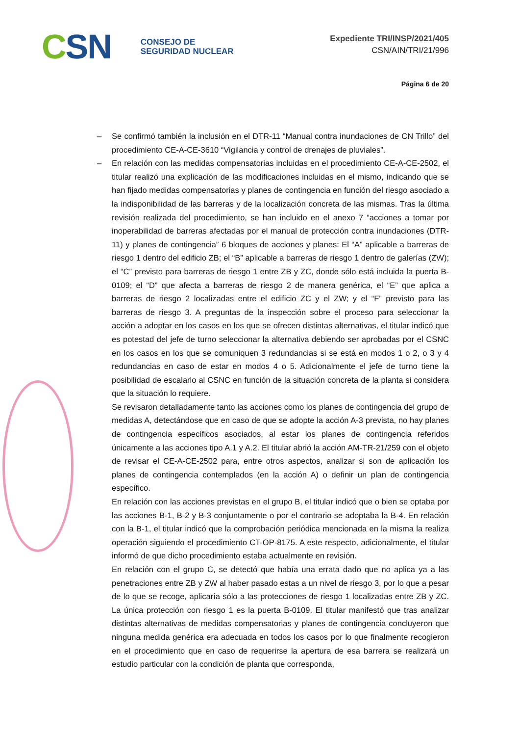CSN
CONSEJO DE
SEGURIDAD NUCLEAR
Expediente TRI/INSP/2021/405
CSN/AIN/TRI/21/996
Página 6 de 20
– Se confirmó también la inclusión en el DTR-11 “Manual contra inundaciones de CN Trillo” del procedimiento CE-A-CE-3610 “Vigilancia y control de drenajes de pluviales”.
– En relación con las medidas compensatorias incluidas en el procedimiento CE-A-CE-2502, el titular realizó una explicación de las modificaciones incluidas en el mismo, indicando que se han fijado medidas compensatorias y planes de contingencia en función del riesgo asociado a la indisponibilidad de las barreras y de la localización concreta de las mismas. Tras la última revisión realizada del procedimiento, se han incluido en el anexo 7 “acciones a tomar por inoperabilidad de barreras afectadas por el manual de protección contra inundaciones (DTR-11) y planes de contingencia” 6 bloques de acciones y planes: El “A” aplicable a barreras de riesgo 1 dentro del edificio ZB; el “B” aplicable a barreras de riesgo 1 dentro de galerías (ZW); el “C” previsto para barreras de riesgo 1 entre ZB y ZC, donde sólo está incluida la puerta B-0109; el “D” que afecta a barreras de riesgo 2 de manera genérica, el “E” que aplica a barreras de riesgo 2 localizadas entre el edificio ZC y el ZW; y el “F” previsto para las barreras de riesgo 3. A preguntas de la inspección sobre el proceso para seleccionar la acción a adoptar en los casos en los que se ofrecen distintas alternativas, el titular indicó que es potestad del jefe de turno seleccionar la alternativa debiendo ser aprobadas por el CSNC en los casos en los que se comuniquen 3 redundancias si se está en modos 1 o 2, o 3 y 4 redundancias en caso de estar en modos 4 o 5. Adicionalmente el jefe de turno tiene la posibilidad de escalarlo al CSNC en función de la situación concreta de la planta si considera que la situación lo requiere.
Se revisaron detalladamente tanto las acciones como los planes de contingencia del grupo de medidas A, detectándose que en caso de que se adopte la acción A-3 prevista, no hay planes de contingencia específicos asociados, al estar los planes de contingencia referidos únicamente a las acciones tipo A.1 y A.2. El titular abrió la acción AM-TR-21/259 con el objeto de revisar el CE-A-CE-2502 para, entre otros aspectos, analizar si son de aplicación los planes de contingencia contemplados (en la acción A) o definir un plan de contingencia específico.
En relación con las acciones previstas en el grupo B, el titular indicó que o bien se optaba por las acciones B-1, B-2 y B-3 conjuntamente o por el contrario se adoptaba la B-4. En relación con la B-1, el titular indicó que la comprobación periódica mencionada en la misma la realiza operación siguiendo el procedimiento CT-OP-8175. A este respecto, adicionalmente, el titular informó de que dicho procedimiento estaba actualmente en revisión.
En relación con el grupo C, se detectó que había una errata dado que no aplica ya a las penetraciones entre ZB y ZW al haber pasado estas a un nivel de riesgo 3, por lo que a pesar de lo que se recoge, aplicaría sólo a las protecciones de riesgo 1 localizadas entre ZB y ZC. La única protección con riesgo 1 es la puerta B-0109. El titular manifestó que tras analizar distintas alternativas de medidas compensatorias y planes de contingencia concluyeron que ninguna medida genérica era adecuada en todos los casos por lo que finalmente recogieron en el procedimiento que en caso de requerirse la apertura de esa barrera se realizará un estudio particular con la condición de planta que corresponda,